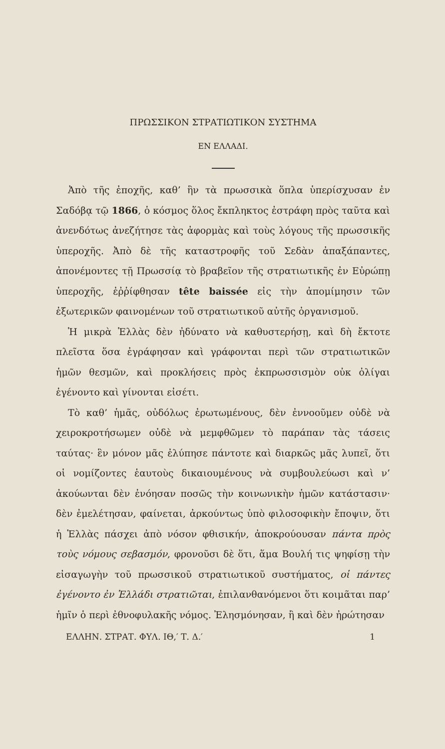ΠΡΩΣΣΙΚΟΝ ΣΤΡΑΤΙΩΤΙΚΟΝ ΣΥΣΤΗΜΑ
ΕΝ ΕΛΛΑΔΙ.
Ἀπὸ τῆς ἐποχῆς, καθ’ ἣν τὰ πρωσσικὰ ὅπλα ὑπερίσχυσαν ἐν Σαδόβᾳ τῷ 1866, ὁ κόσμος ὅλος ἔκπληκτος ἐστράφη πρὸς ταῦτα καὶ ἀνενδότως ἀνεζήτησε τὰς ἀφορμὰς καὶ τοὺς λόγους τῆς πρωσσικῆς ὑπεροχῆς. Ἀπὸ δὲ τῆς καταστροφῆς τοῦ Σεδὰν ἀπαξάπαντες, ἀπονέμοντες τῇ Πρωσσίᾳ τὸ βραβεῖον τῆς στρατιωτικῆς ἐν Εὐρώπῃ ὑπεροχῆς, ἐῤῥίφθησαν tête baissée εἰς τὴν ἀπομίμησιν τῶν ἐξωτερικῶν φαινομένων τοῦ στρατιωτικοῦ αὐτῆς ὀργανισμοῦ.
Ἡ μικρὰ Ἑλλὰς δὲν ἠδύνατο νὰ καθυστερήσῃ, καὶ δὴ ἔκτοτε πλεῖστα ὅσα ἐγράφησαν καὶ γράφονται περὶ τῶν στρατιωτικῶν ἡμῶν θεσμῶν, καὶ προκλήσεις πρὸς ἐκπρωσσισμὸν οὐκ ὀλίγαι ἐγένοντο καὶ γίνονται εἰσέτι.
Τὸ καθ’ ἡμᾶς, οὐδόλως ἐρωτωμένους, δὲν ἐννοοῦμεν οὐδὲ νὰ χειροκροτήσωμεν οὐδὲ νὰ μεμφθῶμεν τὸ παράπαν τὰς τάσεις ταύτας· ἓν μόνον μᾶς ἐλύπησε πάντοτε καὶ διαρκῶς μᾶς λυπεῖ, ὅτι οἱ νομίζοντες ἑαυτοὺς δικαιουμένους νὰ συμβουλεύωσι καὶ ν’ ἀκούωνται δὲν ἐνόησαν ποσῶς τὴν κοινωνικὴν ἡμῶν κατάστασιν· δὲν ἐμελέτησαν, φαίνεται, ἀρκούντως ὑπὸ φιλοσοφικὴν ἔποψιν, ὅτι ἡ Ἑλλὰς πάσχει ἀπὸ νόσον φθισικήν, ἀποκρούουσαν πάντα πρὸς τοὺς νόμους σεβασμόν, φρονοῦσι δὲ ὅτι, ἅμα Βουλή τις ψηφίσῃ τὴν εἰσαγωγὴν τοῦ πρωσσικοῦ στρατιωτικοῦ συστήματος, οἱ πάντες ἐγένοντο ἐν Ἑλλάδι στρατιῶται, ἐπιλανθανόμενοι ὅτι κοιμᾶται παρ’ ἡμῖν ὁ περὶ ἐθνοφυλακῆς νόμος. Ἐλησμόνησαν, ἢ καὶ δὲν ἠρώτησαν
ΕΛΛΗΝ. ΣΤΡΑΤ. ΦΥΛ. ΙΘ,′ Τ. Δ.′ 1